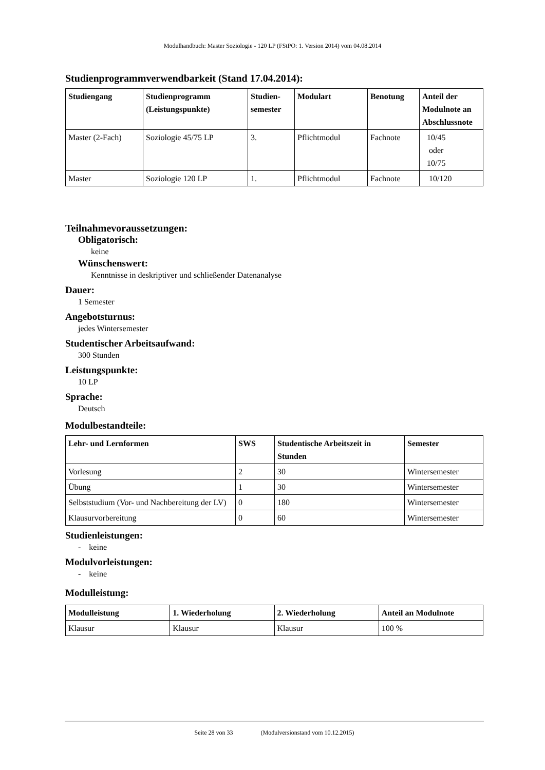Modulhandbuch: Master Soziologie - 120 LP (FStPO: 1. Version 2014) vom 04.08.2014
Studienprogrammverwendbarkeit (Stand 17.04.2014):
| Studiengang | Studienprogramm (Leistungspunkte) | Studien-semester | Modulart | Benotung | Anteil der Modulnote an Abschlussnote |
| --- | --- | --- | --- | --- | --- |
| Master (2-Fach) | Soziologie 45/75 LP | 3. | Pflichtmodul | Fachnote | 10/45 oder 10/75 |
| Master | Soziologie 120 LP | 1. | Pflichtmodul | Fachnote | 10/120 |
Teilnahmevoraussetzungen:
Obligatorisch:
keine
Wünschenswert:
Kenntnisse in deskriptiver und schließender Datenanalyse
Dauer:
1 Semester
Angebotsturnus:
jedes Wintersemester
Studentischer Arbeitsaufwand:
300 Stunden
Leistungspunkte:
10 LP
Sprache:
Deutsch
Modulbestandteile:
| Lehr- und Lernformen | SWS | Studentische Arbeitszeit in Stunden | Semester |
| --- | --- | --- | --- |
| Vorlesung | 2 | 30 | Wintersemester |
| Übung | 1 | 30 | Wintersemester |
| Selbststudium (Vor- und Nachbereitung der LV) | 0 | 180 | Wintersemester |
| Klausurvorbereitung | 0 | 60 | Wintersemester |
Studienleistungen:
- keine
Modulvorleistungen:
- keine
Modulleistung:
| Modulleistung | 1. Wiederholung | 2. Wiederholung | Anteil an Modulnote |
| --- | --- | --- | --- |
| Klausur | Klausur | Klausur | 100 % |
Seite 28 von 33 (Modulversionstand vom 10.12.2015)